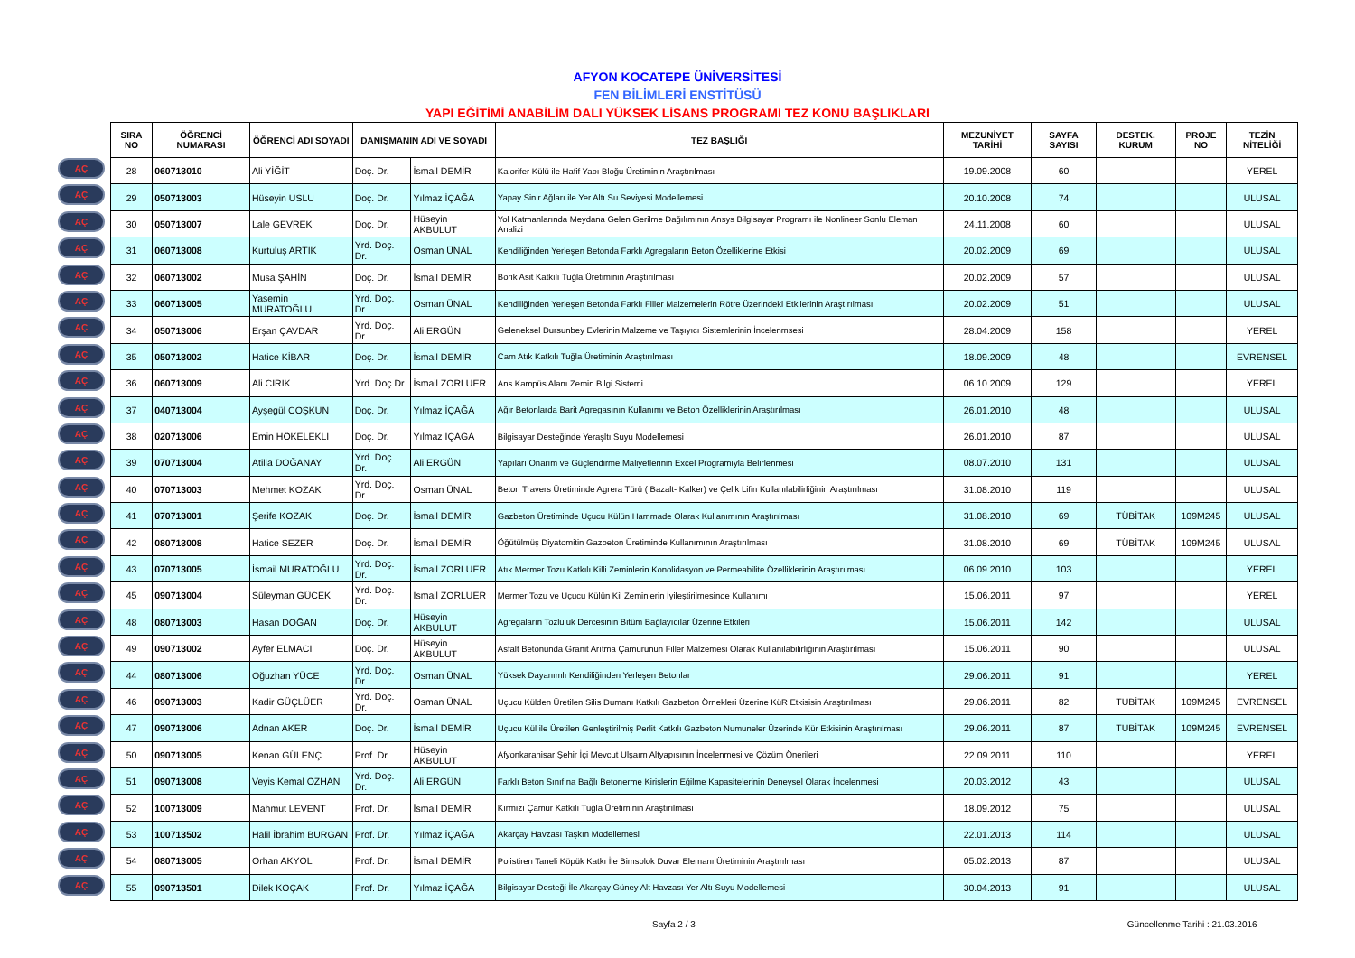AFYON KOCATEPE ÜNİVERSİTESİ
FEN BİLİMLERİ ENSTİTÜSÜ
YAPI EĞİTİMİ ANABİLİM DALI YÜKSEK LİSANS PROGRAMI TEZ KONU BAŞLIKLARI
AÇ
AÇ
AÇ
AÇ
AÇ
AÇ
AÇ
AÇ
AÇ
AÇ
AÇ
AÇ
AÇ
AÇ
AÇ
AÇ
AÇ
AÇ
AÇ
AÇ
AÇ
AÇ
AÇ
AÇ
AÇ
AÇ
AÇ
AÇ
| SIRA NO | ÖĞRENCİ NUMARASI | ÖĞRENCİ ADI SOYADI | DANIŞMANIN ADI VE SOYADI | | TEZ BAŞLIĞI | MEZUNİYET TARİHİ | SAYFA SAYISI | DESTEK. KURUM | PROJE NO | TEZİN NİTELİĞİ |
| --- | --- | --- | --- | --- | --- | --- | --- | --- | --- | --- |
| 28 | 060713010 | Ali YİĞİT | Doç. Dr. | İsmail DEMİR | Kalorifer Külü ile Hafif Yapı Bloğu Üretiminin Araştırılması | 19.09.2008 | 60 | | | YEREL |
| 29 | 050713003 | Hüseyin USLU | Doç. Dr. | Yılmaz İÇAĞA | Yapay Sinir Ağları ile Yer Altı Su Seviyesi Modellemesi | 20.10.2008 | 74 | | | ULUSAL |
| 30 | 050713007 | Lale GEVREK | Doç. Dr. | Hüseyin AKBULUT | Yol Katmanlarında Meydana Gelen Gerilme Dağılımının Ansys Bilgisayar Programı ile Nonlineer Sonlu Eleman Analizi | 24.11.2008 | 60 | | | ULUSAL |
| 31 | 060713008 | Kurtuluş ARTIK | Yrd. Doç. Dr. | Osman ÜNAL | Kendiliğinden Yerleşen Betonda Farklı Agregaların Beton Özelliklerine Etkisi | 20.02.2009 | 69 | | | ULUSAL |
| 32 | 060713002 | Musa ŞAHİN | Doç. Dr. | İsmail DEMİR | Borik Asit Katkılı Tuğla Üretiminin Araştırılması | 20.02.2009 | 57 | | | ULUSAL |
| 33 | 060713005 | Yasemin MURATOĞLU | Yrd. Doç. Dr. | Osman ÜNAL | Kendiliğinden Yerleşen Betonda Farklı Filler Malzemelerin Rötre Üzerindeki Etkilerinin Araştırılması | 20.02.2009 | 51 | | | ULUSAL |
| 34 | 050713006 | Erşan ÇAVDAR | Yrd. Doç. Dr. | Ali ERGÜN | Geleneksel Dursunbey Evlerinin Malzeme ve Taşıyıcı Sistemlerinin İncelenmsesi | 28.04.2009 | 158 | | | YEREL |
| 35 | 050713002 | Hatice KİBAR | Doç. Dr. | İsmail DEMİR | Cam Atık Katkılı Tuğla Üretiminin Araştırılması | 18.09.2009 | 48 | | | EVRENSEL |
| 36 | 060713009 | Ali CIRIK | Yrd. Doç.Dr. | İsmail ZORLUER | Ans Kampüs Alanı Zemin Bilgi Sistemi | 06.10.2009 | 129 | | | YEREL |
| 37 | 040713004 | Ayşegül COŞKUN | Doç. Dr. | Yılmaz İÇAĞA | Ağır Betonlarda Barit Agregasının Kullanımı ve Beton Özelliklerinin Araştırılması | 26.01.2010 | 48 | | | ULUSAL |
| 38 | 020713006 | Emin HÖKELEKLİ | Doç. Dr. | Yılmaz İÇAĞA | Bilgisayar Desteğinde Yeraşltı Suyu Modellemesi | 26.01.2010 | 87 | | | ULUSAL |
| 39 | 070713004 | Atilla DOĞANAY | Yrd. Doç. Dr. | Ali ERGÜN | Yapıları Onarım ve Güçlendirme Maliyetlerinin Excel Programıyla Belirlenmesi | 08.07.2010 | 131 | | | ULUSAL |
| 40 | 070713003 | Mehmet KOZAK | Yrd. Doç. Dr. | Osman ÜNAL | Beton Travers Üretiminde Agrera Türü ( Bazalt- Kalker) ve Çelik Lifin Kullanılabilirliğinin Araştırılması | 31.08.2010 | 119 | | | ULUSAL |
| 41 | 070713001 | Şerife KOZAK | Doç. Dr. | İsmail DEMİR | Gazbeton Üretiminde Uçucu Külün Hammade Olarak Kullanımının Araştırılması | 31.08.2010 | 69 | TÜBİTAK | 109M245 | ULUSAL |
| 42 | 080713008 | Hatice SEZER | Doç. Dr. | İsmail DEMİR | Öğütülmüş Diyatomitin Gazbeton Üretiminde Kullanımının Araştırılması | 31.08.2010 | 69 | TÜBİTAK | 109M245 | ULUSAL |
| 43 | 070713005 | İsmail MURATOĞLU | Yrd. Doç. Dr. | İsmail ZORLUER | Atık Mermer Tozu Katkılı Killi Zeminlerin Konolidasyon ve Permeabilite Özelliklerinin Araştırılması | 06.09.2010 | 103 | | | YEREL |
| 45 | 090713004 | Süleyman GÜCEK | Yrd. Doç. Dr. | İsmail ZORLUER | Mermer Tozu ve Uçucu Külün Kil Zeminlerin İyileştirilmesinde Kullanımı | 15.06.2011 | 97 | | | YEREL |
| 48 | 080713003 | Hasan DOĞAN | Doç. Dr. | Hüseyin AKBULUT | Agregaların Tozluluk Dercesinin Bitüm Bağlayıcılar Üzerine Etkileri | 15.06.2011 | 142 | | | ULUSAL |
| 49 | 090713002 | Ayfer ELMACI | Doç. Dr. | Hüseyin AKBULUT | Asfalt Betonunda Granit Arıtma Çamurunun Filler Malzemesi Olarak Kullanılabilirliğinin Araştırılması | 15.06.2011 | 90 | | | ULUSAL |
| 44 | 080713006 | Oğuzhan YÜCE | Yrd. Doç. Dr. | Osman ÜNAL | Yüksek Dayanımlı Kendiliğinden Yerleşen Betonlar | 29.06.2011 | 91 | | | YEREL |
| 46 | 090713003 | Kadir GÜÇLÜER | Yrd. Doç. Dr. | Osman ÜNAL | Uçucu Külden Üretilen Silis Dumanı Katkılı Gazbeton Örnekleri Üzerine KüR Etkisisin Araştırılması | 29.06.2011 | 82 | TUBİTAK | 109M245 | EVRENSEL |
| 47 | 090713006 | Adnan AKER | Doç. Dr. | İsmail DEMİR | Uçucu Kül ile Üretilen Genleştirilmiş Perlit Katkılı Gazbeton Numuneler Üzerinde Kür Etkisinin Araştırılması | 29.06.2011 | 87 | TUBİTAK | 109M245 | EVRENSEL |
| 50 | 090713005 | Kenan GÜLENÇ | Prof. Dr. | Hüseyin AKBULUT | Afyonkarahisar Şehir İçi Mevcut Ulşaım Altyapısının İncelenmesi ve Çözüm Önerileri | 22.09.2011 | 110 | | | YEREL |
| 51 | 090713008 | Veyis Kemal ÖZHAN | Yrd. Doç. Dr. | Ali ERGÜN | Farklı Beton Sınıfına Bağlı Betonerme Kirişlerin Eğilme Kapasitelerinin Deneysel Olarak İncelenmesi | 20.03.2012 | 43 | | | ULUSAL |
| 52 | 100713009 | Mahmut LEVENT | Prof. Dr. | İsmail DEMİR | Kırmızı Çamur Katkılı Tuğla Üretiminin Araştırılması | 18.09.2012 | 75 | | | ULUSAL |
| 53 | 100713502 | Halil İbrahim BURGAN | Prof. Dr. | Yılmaz İÇAĞA | Akarçay Havzası Taşkın Modellemesi | 22.01.2013 | 114 | | | ULUSAL |
| 54 | 080713005 | Orhan AKYOL | Prof. Dr. | İsmail DEMİR | Polistiren Taneli Köpük Katkı İle Bimsblok Duvar Elemanı Üretiminin Araştırılması | 05.02.2013 | 87 | | | ULUSAL |
| 55 | 090713501 | Dilek KOÇAK | Prof. Dr. | Yılmaz İÇAĞA | Bilgisayar Desteği İle Akarçay Güney Alt Havzası Yer Altı Suyu Modellemesi | 30.04.2013 | 91 | | | ULUSAL |
Sayfa 2 / 3 Güncellenme Tarihi : 21.03.2016